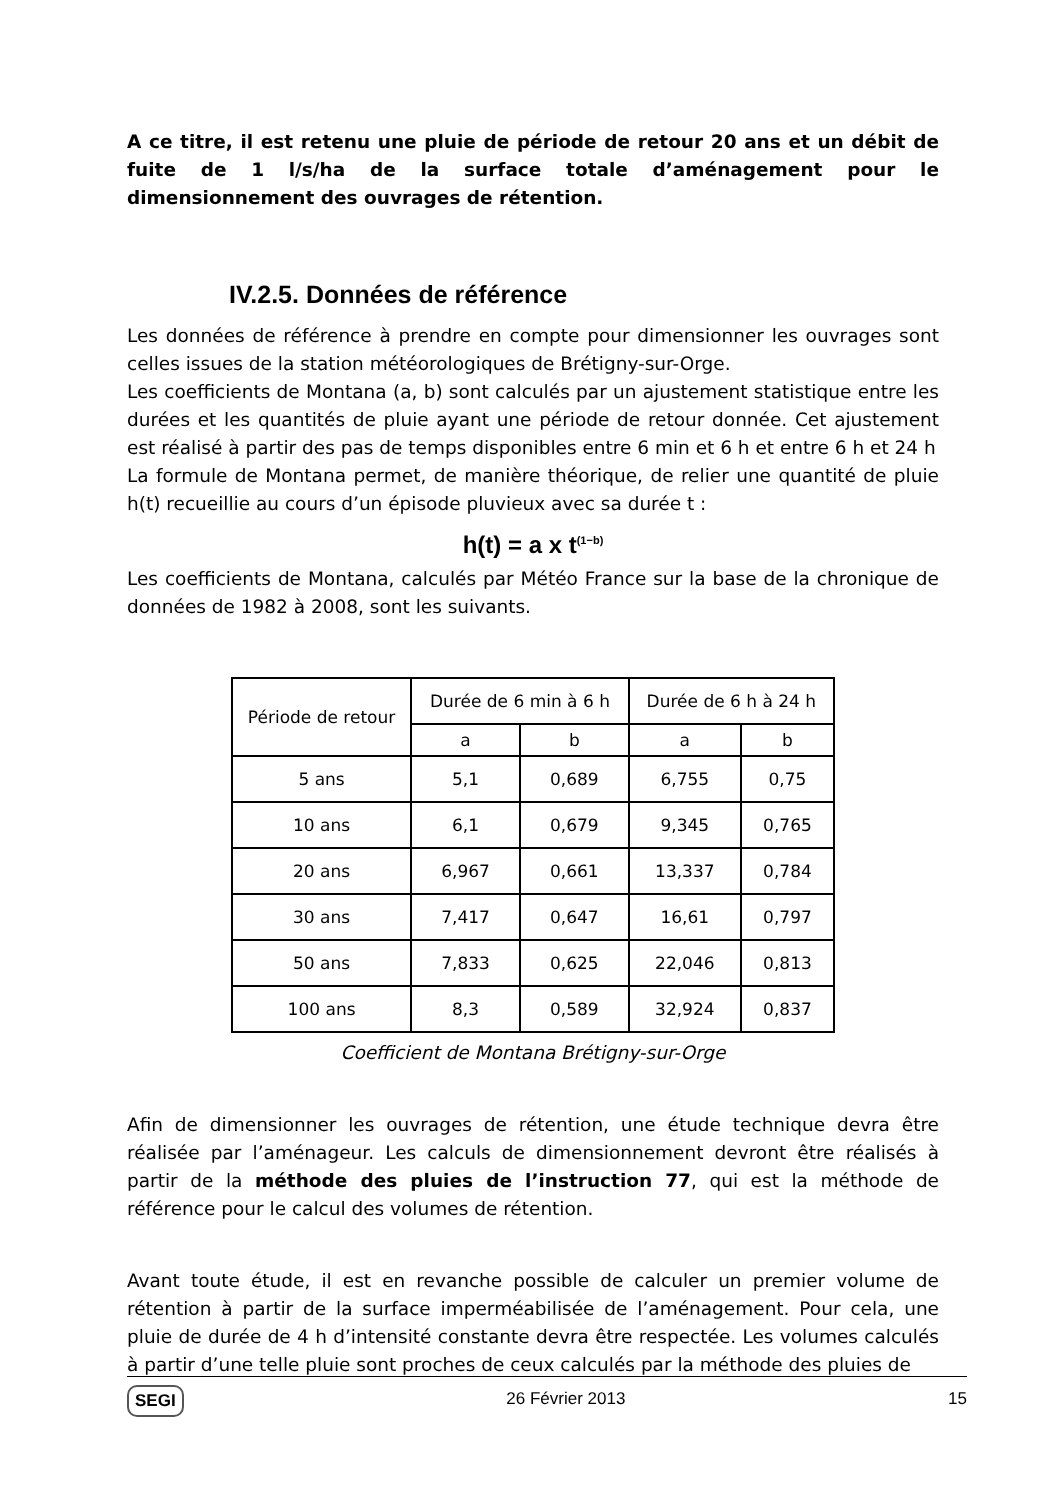A ce titre, il est retenu une pluie de période de retour 20 ans et un débit de fuite de 1 l/s/ha de la surface totale d’aménagement pour le dimensionnement des ouvrages de rétention.
IV.2.5. Données de référence
Les données de référence à prendre en compte pour dimensionner les ouvrages sont celles issues de la station météorologiques de Brétigny-sur-Orge.
Les coefficients de Montana (a, b) sont calculés par un ajustement statistique entre les durées et les quantités de pluie ayant une période de retour donnée. Cet ajustement est réalisé à partir des pas de temps disponibles entre 6 min et 6 h et entre 6 h et 24 h
La formule de Montana permet, de manière théorique, de relier une quantité de pluie h(t) recueillie au cours d’un épisode pluvieux avec sa durée t :
h(t) = a x t<sup>(1−b)</sup>
Les coefficients de Montana, calculés par Météo France sur la base de la chronique de données de 1982 à 2008, sont les suivants.
| Période de retour | Durée de 6 min à 6 h | | Durée de 6 h à 24 h | |
| --- | --- | --- | --- | --- |
| | a | b | a | b |
| 5 ans | 5,1 | 0,689 | 6,755 | 0,75 |
| 10 ans | 6,1 | 0,679 | 9,345 | 0,765 |
| 20 ans | 6,967 | 0,661 | 13,337 | 0,784 |
| 30 ans | 7,417 | 0,647 | 16,61 | 0,797 |
| 50 ans | 7,833 | 0,625 | 22,046 | 0,813 |
| 100 ans | 8,3 | 0,589 | 32,924 | 0,837 |
Coefficient de Montana Brétigny-sur-Orge
Afin de dimensionner les ouvrages de rétention, une étude technique devra être réalisée par l’aménageur. Les calculs de dimensionnement devront être réalisés à partir de la méthode des pluies de l’instruction 77, qui est la méthode de référence pour le calcul des volumes de rétention.
Avant toute étude, il est en revanche possible de calculer un premier volume de rétention à partir de la surface imperméabilisée de l’aménagement. Pour cela, une pluie de durée de 4 h d’intensité constante devra être respectée. Les volumes calculés à partir d’une telle pluie sont proches de ceux calculés par la méthode des pluies de
SEGI 26 Février 2013 15